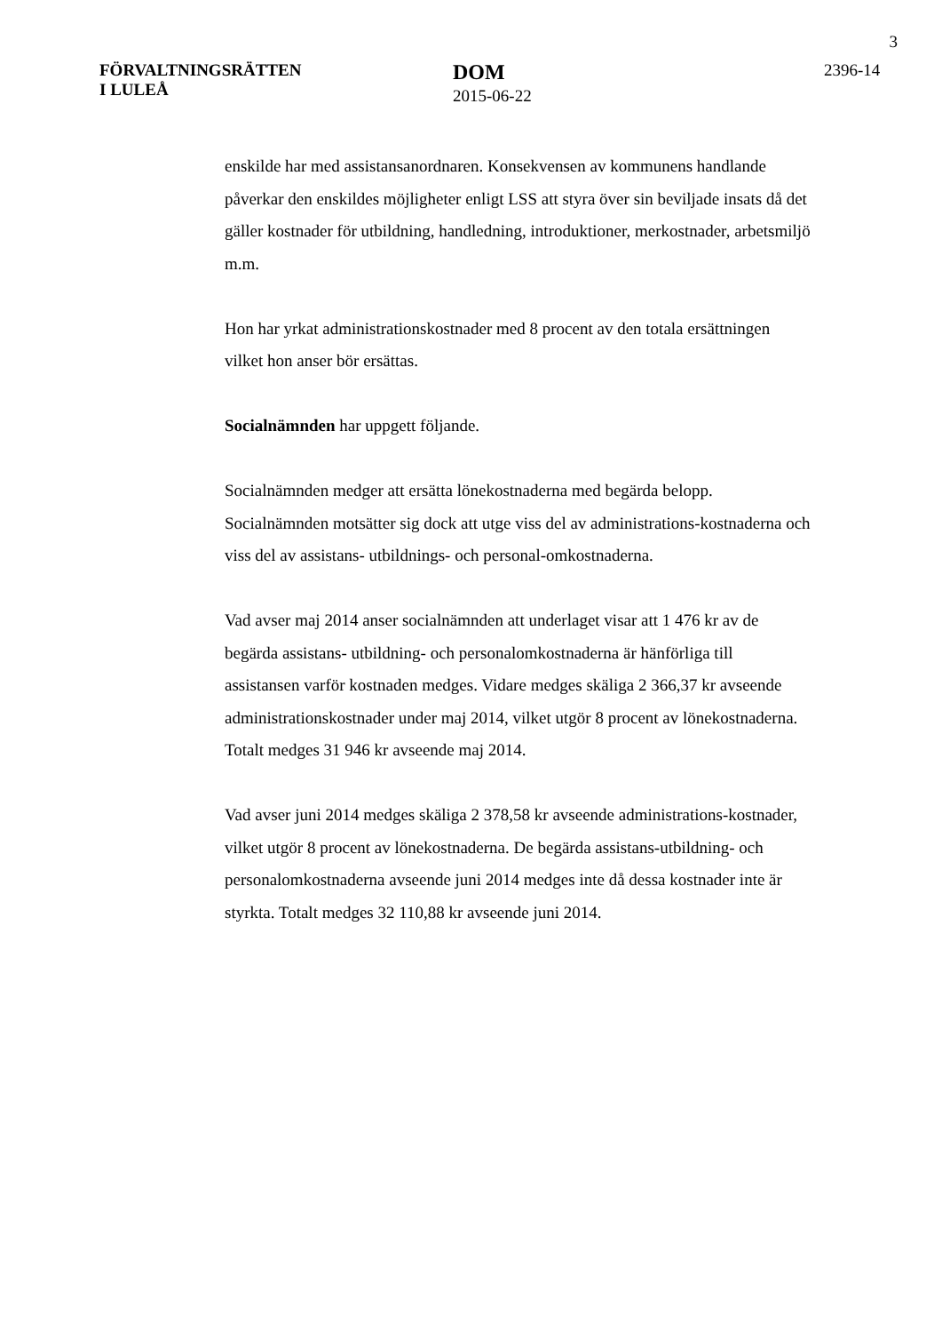3
FÖRVALTNINGSRÄTTEN
I LULEÅ
DOM
2015-06-22
2396-14
enskilde har med assistansanordnaren. Konsekvensen av kommunens handlande påverkar den enskildes möjligheter enligt LSS att styra över sin beviljade insats då det gäller kostnader för utbildning, handledning, introduktioner, merkostnader, arbetsmiljö m.m.
Hon har yrkat administrationskostnader med 8 procent av den totala ersättningen vilket hon anser bör ersättas.
Socialnämnden har uppgett följande.
Socialnämnden medger att ersätta lönekostnaderna med begärda belopp. Socialnämnden motsätter sig dock att utge viss del av administrations-kostnaderna och viss del av assistans- utbildnings- och personal-omkostnaderna.
Vad avser maj 2014 anser socialnämnden att underlaget visar att 1 476 kr av de begärda assistans- utbildning- och personalomkostnaderna är hänförliga till assistansen varför kostnaden medges. Vidare medges skäliga 2 366,37 kr avseende administrationskostnader under maj 2014, vilket utgör 8 procent av lönekostnaderna. Totalt medges 31 946 kr avseende maj 2014.
Vad avser juni 2014 medges skäliga 2 378,58 kr avseende administrations-kostnader, vilket utgör 8 procent av lönekostnaderna. De begärda assistans-utbildning- och personalomkostnaderna avseende juni 2014 medges inte då dessa kostnader inte är styrkta. Totalt medges 32 110,88 kr avseende juni 2014.